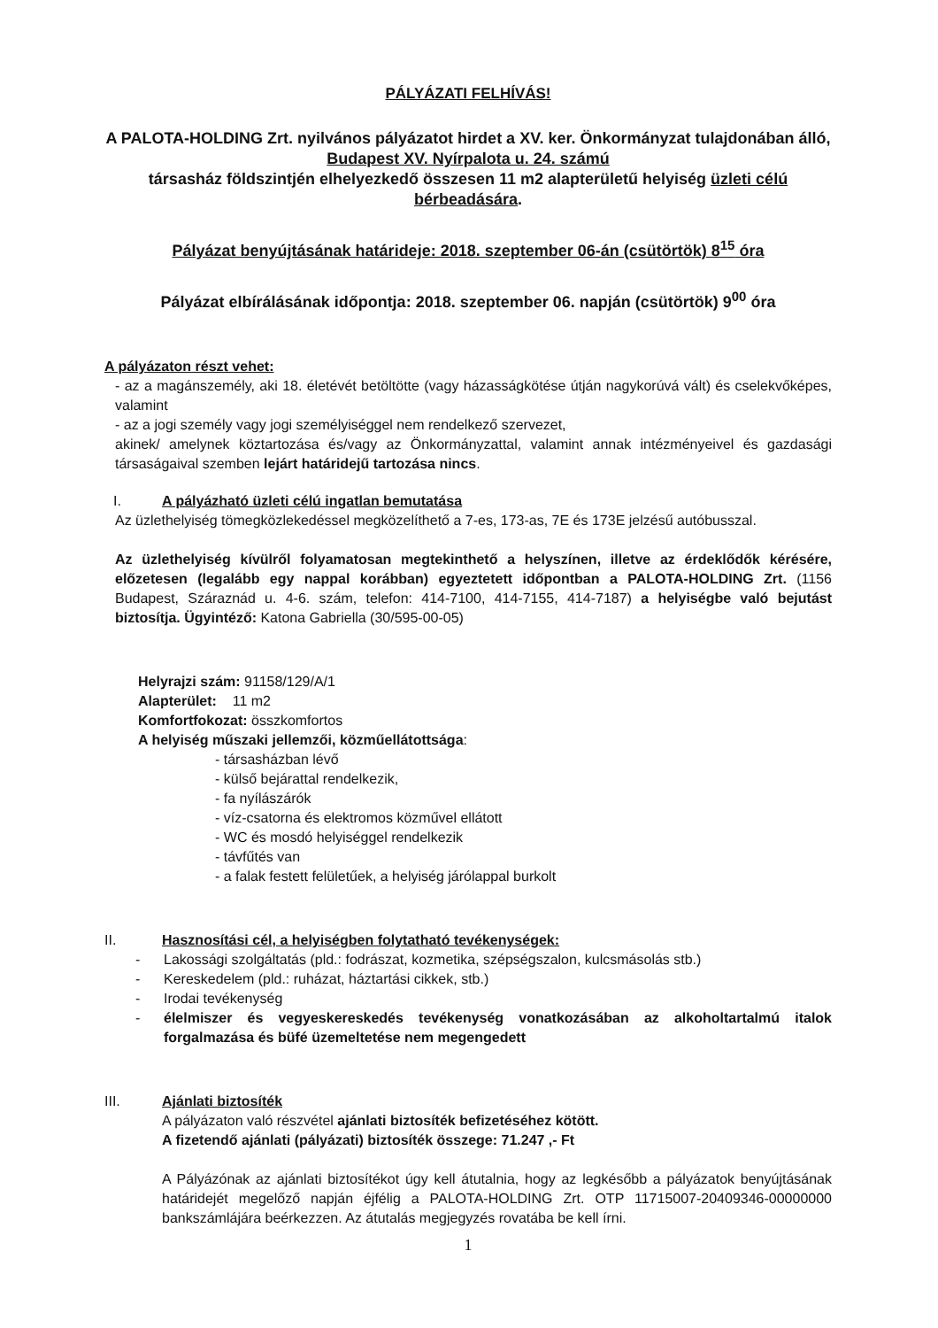PÁLYÁZATI FELHÍVÁS!
A PALOTA-HOLDING Zrt. nyilvános pályázatot hirdet a XV. ker. Önkormányzat tulajdonában álló, Budapest XV. Nyírpalota u. 24. számú
társasház földszintjén elhelyezkedő összesen 11 m2 alapterületű helyiség üzleti célú bérbeadására.
Pályázat benyújtásának határideje: 2018. szeptember 06-án (csütörtök) 8<sup>15</sup> óra
Pályázat elbírálásának időpontja: 2018. szeptember 06. napján (csütörtök) 9<sup>00</sup> óra
A pályázaton részt vehet:
- az a magánszemély, aki 18. életévét betöltötte (vagy házasságkötése útján nagykorúvá vált) és cselekvőképes, valamint
- az a jogi személy vagy jogi személyiséggel nem rendelkező szervezet,
akinek/ amelynek köztartozása és/vagy az Önkormányzattal, valamint annak intézményeivel és gazdasági társaságaival szemben lejárt határidejű tartozása nincs.
I. A pályázható üzleti célú ingatlan bemutatása
Az üzlethelyiség tömegközlekedéssel megközelíthető a 7-es, 173-as, 7E és 173E jelzésű autóbusszal.
Az üzlethelyiség kívülről folyamatosan megtekinthető a helyszínen, illetve az érdeklődők kérésére, előzetesen (legalább egy nappal korábban) egyeztetett időpontban a PALOTA-HOLDING Zrt. (1156 Budapest, Száraznád u. 4-6. szám, telefon: 414-7100, 414-7155, 414-7187) a helyiségbe való bejutást biztosítja. Ügyintéző: Katona Gabriella (30/595-00-05)
Helyrajzi szám: 91158/129/A/1
Alapterület: 11 m2
Komfortfokozat: összkomfortos
A helyiség műszaki jellemzői, közműellátottsága:
- társasházban lévő
- külső bejárattal rendelkezik,
- fa nyílászárók
- víz-csatorna és elektromos közművel ellátott
- WC és mosdó helyiséggel rendelkezik
- távfűtés van
- a falak festett felületűek, a helyiség járólappal burkolt
II. Hasznosítási cél, a helyiségben folytatható tevékenységek:
- Lakossági szolgáltatás (pld.: fodrászat, kozmetika, szépségszalon, kulcsmásolás stb.)
- Kereskedelem (pld.: ruházat, háztartási cikkek, stb.)
- Irodai tevékenység
- élelmiszer és vegyeskereskedés tevékenység vonatkozásában az alkoholtartalmú italok forgalmazása és büfé üzemeltetése nem megengedett
III. Ajánlati biztosíték
A pályázaton való részvétel ajánlati biztosíték befizetéséhez kötött.
A fizetendő ajánlati (pályázati) biztosíték összege: 71.247 ,- Ft
A Pályázónak az ajánlati biztosítékot úgy kell átutalnia, hogy az legkésőbb a pályázatok benyújtásának határidejét megelőző napján éjfélig a PALOTA-HOLDING Zrt. OTP 11715007-20409346-00000000 bankszámlájára beérkezzen. Az átutalás megjegyzés rovatába be kell írni.
1